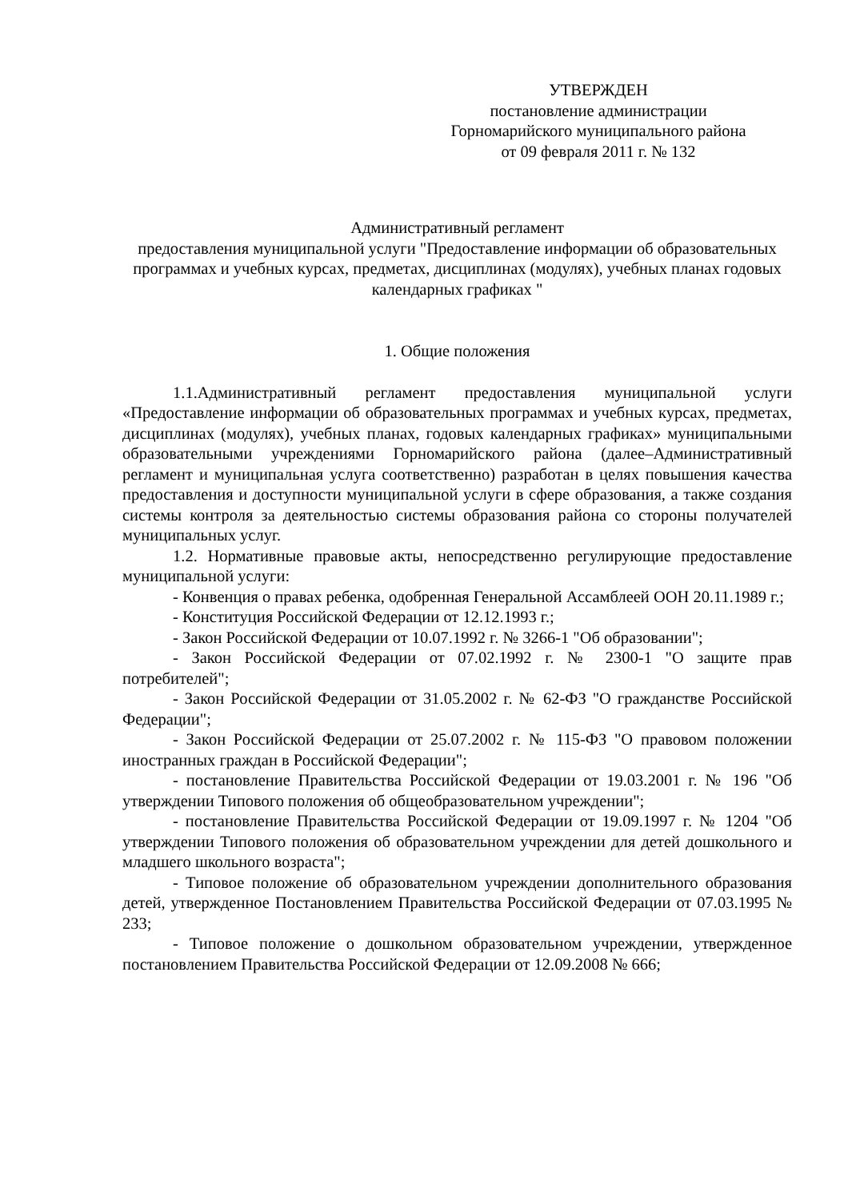УТВЕРЖДЕН
постановление администрации
Горномарийского муниципального района
от 09 февраля 2011 г. № 132
Административный регламент
предоставления муниципальной услуги "Предоставление информации об образовательных программах и учебных курсах, предметах, дисциплинах (модулях), учебных планах годовых календарных графиках "
1. Общие положения
1.1.Административный регламент предоставления муниципальной услуги «Предоставление информации об образовательных программах и учебных курсах, предметах, дисциплинах (модулях), учебных планах, годовых календарных графиках» муниципальными образовательными учреждениями Горномарийского района (далее–Административный регламент и муниципальная услуга соответственно) разработан в целях повышения качества предоставления и доступности муниципальной услуги в сфере образования, а также создания системы контроля за деятельностью системы образования района со стороны получателей муниципальных услуг.
1.2. Нормативные правовые акты, непосредственно регулирующие предоставление муниципальной услуги:
- Конвенция о правах ребенка, одобренная Генеральной Ассамблеей ООН 20.11.1989 г.;
- Конституция Российской Федерации от 12.12.1993 г.;
- Закон Российской Федерации от 10.07.1992 г. № 3266-1 "Об образовании";
- Закон Российской Федерации от 07.02.1992 г. № 2300-1 "О защите прав потребителей";
- Закон Российской Федерации от 31.05.2002 г. № 62-ФЗ "О гражданстве Российской Федерации";
- Закон Российской Федерации от 25.07.2002 г. № 115-ФЗ "О правовом положении иностранных граждан в Российской Федерации";
- постановление Правительства Российской Федерации от 19.03.2001 г. № 196 "Об утверждении Типового положения об общеобразовательном учреждении";
- постановление Правительства Российской Федерации от 19.09.1997 г. № 1204 "Об утверждении Типового положения об образовательном учреждении для детей дошкольного и младшего школьного возраста";
- Типовое положение об образовательном учреждении дополнительного образования детей, утвержденное Постановлением Правительства Российской Федерации от 07.03.1995 № 233;
- Типовое положение о дошкольном образовательном учреждении, утвержденное постановлением Правительства Российской Федерации от 12.09.2008 № 666;